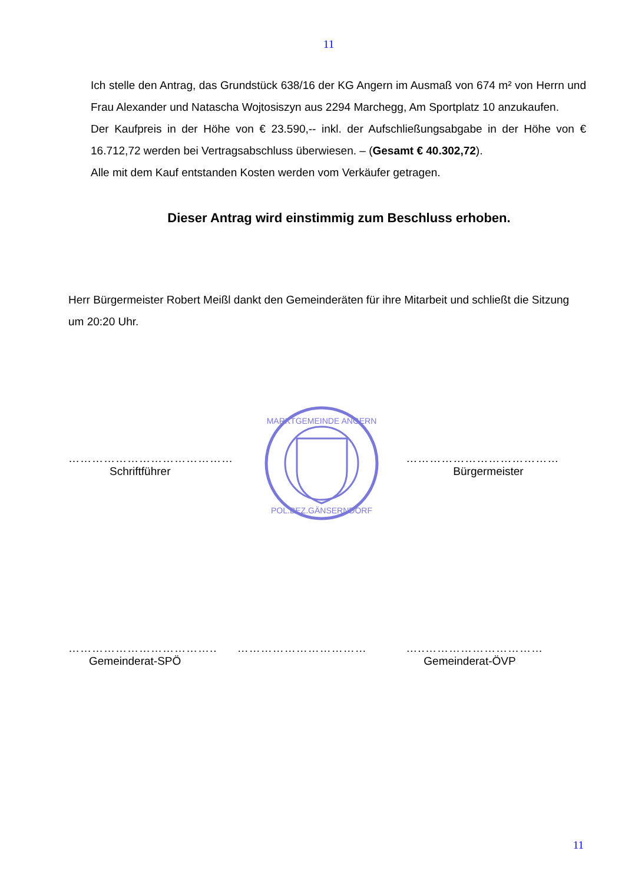11
Ich stelle den Antrag, das Grundstück 638/16 der KG Angern im Ausmaß von 674 m² von Herrn und Frau Alexander und Natascha Wojtosiszyn aus 2294 Marchegg, Am Sportplatz 10 anzukaufen.
Der Kaufpreis in der Höhe von € 23.590,-- inkl. der Aufschließungsabgabe in der Höhe von € 16.712,72 werden bei Vertragsabschluss überwiesen. – (Gesamt € 40.302,72).
Alle mit dem Kauf entstanden Kosten werden vom Verkäufer getragen.
Dieser Antrag wird einstimmig zum Beschluss erhoben.
Herr Bürgermeister Robert Meißl dankt den Gemeinderäten für ihre Mitarbeit und schließt die Sitzung um 20:20 Uhr.
……………………………………
Schriftführer
MARKTGEMEINDE ANGERN
POL.BEZ.GÄNSERNDORF
…………………………………
Bürgermeister
………………………………..
Gemeinderat-SPÖ
…………………………… …..…………………………
Gemeinderat-ÖVP
11